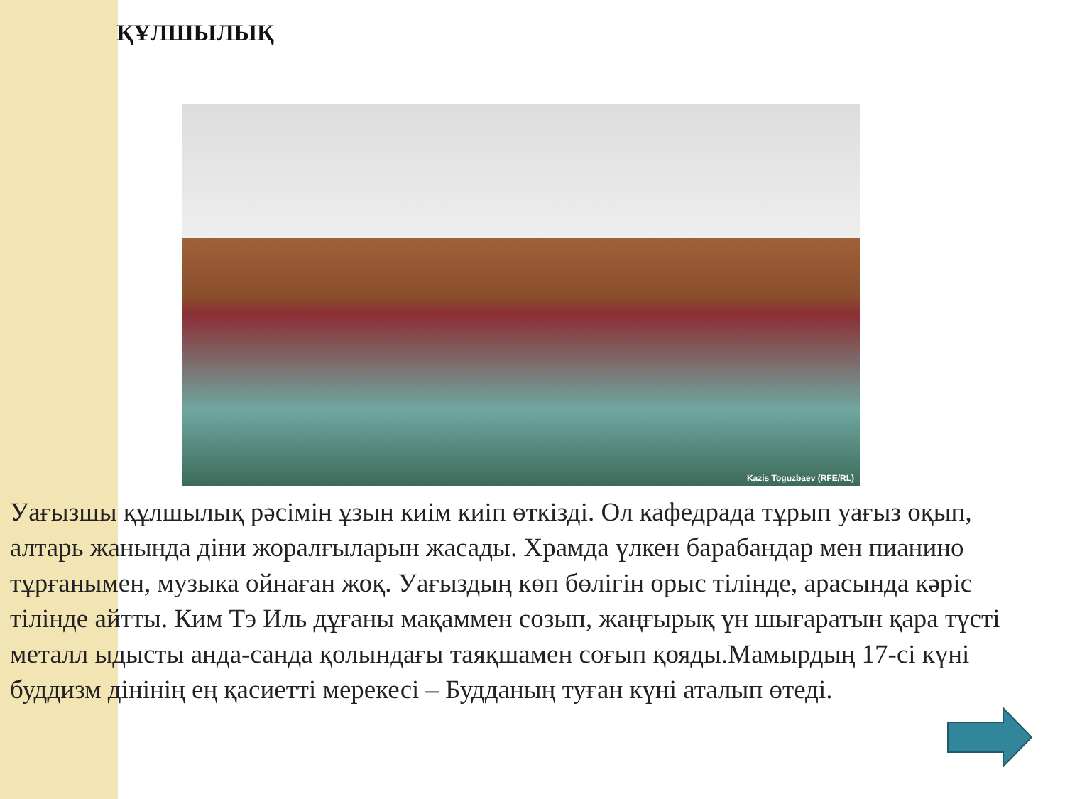ҚҰЛШЫЛЫҚ
Kazis Toguzbaev (RFE/RL)
Уағызшы құлшылық рәсімін ұзын киім киіп өткізді. Ол кафедрада тұрып уағыз оқып, алтарь жанында діни жоралғыларын жасады. Храмда үлкен барабандар мен пианино тұрғанымен, музыка ойнаған жоқ. Уағыздың көп бөлігін орыс тілінде, арасында кәріс тілінде айтты. Ким Тэ Иль дұғаны мақаммен созып, жаңғырық үн шығаратын қара түсті металл ыдысты анда-санда қолындағы таяқшамен соғып қояды.Мамырдың 17-сі күні буддизм дінінің ең қасиетті мерекесі – Будданың туған күні аталып өтеді.